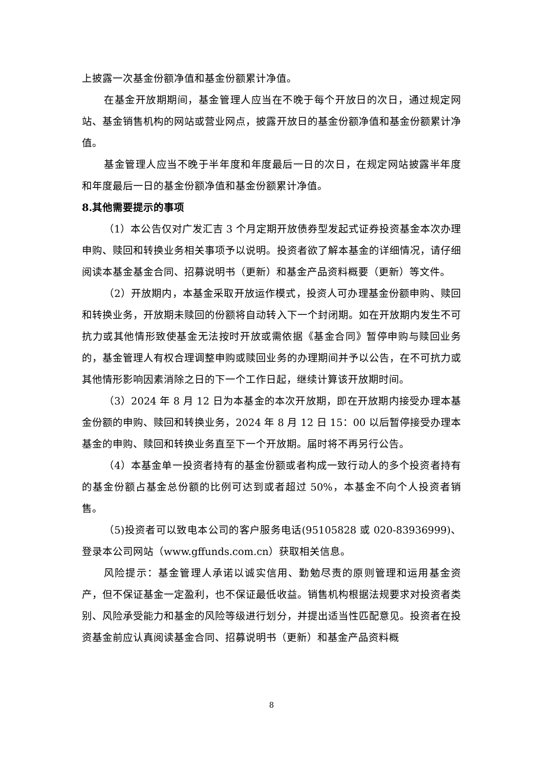上披露一次基金份额净值和基金份额累计净值。
在基金开放期期间，基金管理人应当在不晚于每个开放日的次日，通过规定网站、基金销售机构的网站或营业网点，披露开放日的基金份额净值和基金份额累计净值。
基金管理人应当不晚于半年度和年度最后一日的次日，在规定网站披露半年度和年度最后一日的基金份额净值和基金份额累计净值。
8.其他需要提示的事项
（1）本公告仅对广发汇吉 3 个月定期开放债券型发起式证券投资基金本次办理申购、赎回和转换业务相关事项予以说明。投资者欲了解本基金的详细情况，请仔细阅读本基金基金合同、招募说明书（更新）和基金产品资料概要（更新）等文件。
（2）开放期内，本基金采取开放运作模式，投资人可办理基金份额申购、赎回和转换业务，开放期未赎回的份额将自动转入下一个封闭期。如在开放期内发生不可抗力或其他情形致使基金无法按时开放或需依据《基金合同》暂停申购与赎回业务的，基金管理人有权合理调整申购或赎回业务的办理期间并予以公告，在不可抗力或其他情形影响因素消除之日的下一个工作日起，继续计算该开放期时间。
（3）2024 年 8 月 12 日为本基金的本次开放期，即在开放期内接受办理本基金份额的申购、赎回和转换业务，2024 年 8 月 12 日 15：00 以后暂停接受办理本基金的申购、赎回和转换业务直至下一个开放期。届时将不再另行公告。
（4）本基金单一投资者持有的基金份额或者构成一致行动人的多个投资者持有的基金份额占基金总份额的比例可达到或者超过 50%，本基金不向个人投资者销售。
（5)投资者可以致电本公司的客户服务电话(95105828 或 020-83936999)、登录本公司网站（www.gffunds.com.cn）获取相关信息。
风险提示：基金管理人承诺以诚实信用、勤勉尽责的原则管理和运用基金资产，但不保证基金一定盈利，也不保证最低收益。销售机构根据法规要求对投资者类别、风险承受能力和基金的风险等级进行划分，并提出适当性匹配意见。投资者在投资基金前应认真阅读基金合同、招募说明书（更新）和基金产品资料概
8